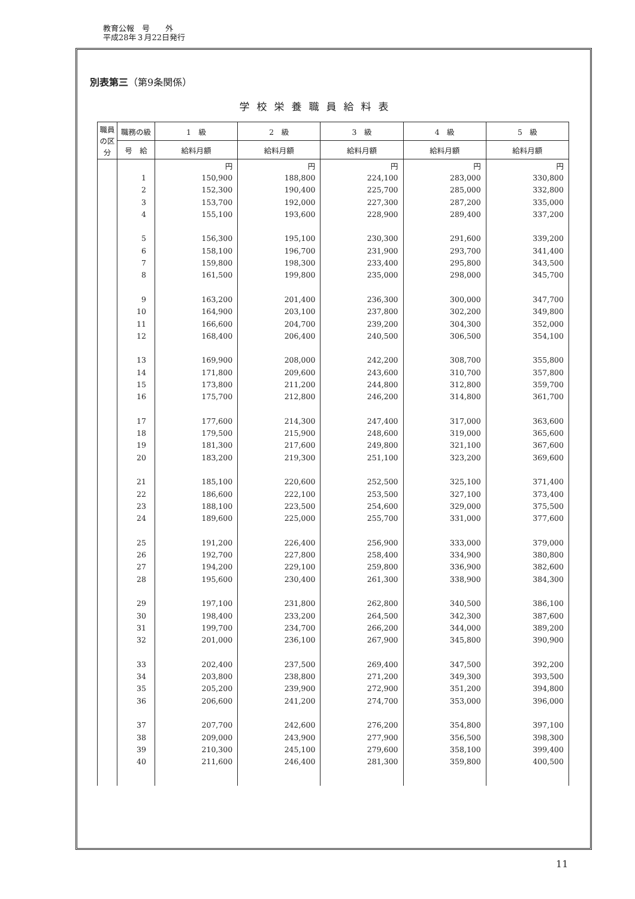教育公報　号　　外
平成28年３月22日発行
別表第三（第9条関係）
学校栄養職員給料表
| 職員の区分 | 職務の級 | 1 級 | 2 級 | 3 級 | 4 級 | 5 級 |
| --- | --- | --- | --- | --- | --- | --- |
| | 号 給 | 給料月額 | 給料月額 | 給料月額 | 給料月額 | 給料月額 |
| | | 円 | 円 | 円 | 円 | 円 |
| | 1 | 150,900 | 188,800 | 224,100 | 283,000 | 330,800 |
| | 2 | 152,300 | 190,400 | 225,700 | 285,000 | 332,800 |
| | 3 | 153,700 | 192,000 | 227,300 | 287,200 | 335,000 |
| | 4 | 155,100 | 193,600 | 228,900 | 289,400 | 337,200 |
| | 5 | 156,300 | 195,100 | 230,300 | 291,600 | 339,200 |
| | 6 | 158,100 | 196,700 | 231,900 | 293,700 | 341,400 |
| | 7 | 159,800 | 198,300 | 233,400 | 295,800 | 343,500 |
| | 8 | 161,500 | 199,800 | 235,000 | 298,000 | 345,700 |
| | 9 | 163,200 | 201,400 | 236,300 | 300,000 | 347,700 |
| | 10 | 164,900 | 203,100 | 237,800 | 302,200 | 349,800 |
| | 11 | 166,600 | 204,700 | 239,200 | 304,300 | 352,000 |
| | 12 | 168,400 | 206,400 | 240,500 | 306,500 | 354,100 |
| | 13 | 169,900 | 208,000 | 242,200 | 308,700 | 355,800 |
| | 14 | 171,800 | 209,600 | 243,600 | 310,700 | 357,800 |
| | 15 | 173,800 | 211,200 | 244,800 | 312,800 | 359,700 |
| | 16 | 175,700 | 212,800 | 246,200 | 314,800 | 361,700 |
| | 17 | 177,600 | 214,300 | 247,400 | 317,000 | 363,600 |
| | 18 | 179,500 | 215,900 | 248,600 | 319,000 | 365,600 |
| | 19 | 181,300 | 217,600 | 249,800 | 321,100 | 367,600 |
| | 20 | 183,200 | 219,300 | 251,100 | 323,200 | 369,600 |
| | 21 | 185,100 | 220,600 | 252,500 | 325,100 | 371,400 |
| | 22 | 186,600 | 222,100 | 253,500 | 327,100 | 373,400 |
| | 23 | 188,100 | 223,500 | 254,600 | 329,000 | 375,500 |
| | 24 | 189,600 | 225,000 | 255,700 | 331,000 | 377,600 |
| | 25 | 191,200 | 226,400 | 256,900 | 333,000 | 379,000 |
| | 26 | 192,700 | 227,800 | 258,400 | 334,900 | 380,800 |
| | 27 | 194,200 | 229,100 | 259,800 | 336,900 | 382,600 |
| | 28 | 195,600 | 230,400 | 261,300 | 338,900 | 384,300 |
| | 29 | 197,100 | 231,800 | 262,800 | 340,500 | 386,100 |
| | 30 | 198,400 | 233,200 | 264,500 | 342,300 | 387,600 |
| | 31 | 199,700 | 234,700 | 266,200 | 344,000 | 389,200 |
| | 32 | 201,000 | 236,100 | 267,900 | 345,800 | 390,900 |
| | 33 | 202,400 | 237,500 | 269,400 | 347,500 | 392,200 |
| | 34 | 203,800 | 238,800 | 271,200 | 349,300 | 393,500 |
| | 35 | 205,200 | 239,900 | 272,900 | 351,200 | 394,800 |
| | 36 | 206,600 | 241,200 | 274,700 | 353,000 | 396,000 |
| | 37 | 207,700 | 242,600 | 276,200 | 354,800 | 397,100 |
| | 38 | 209,000 | 243,900 | 277,900 | 356,500 | 398,300 |
| | 39 | 210,300 | 245,100 | 279,600 | 358,100 | 399,400 |
| | 40 | 211,600 | 246,400 | 281,300 | 359,800 | 400,500 |
11